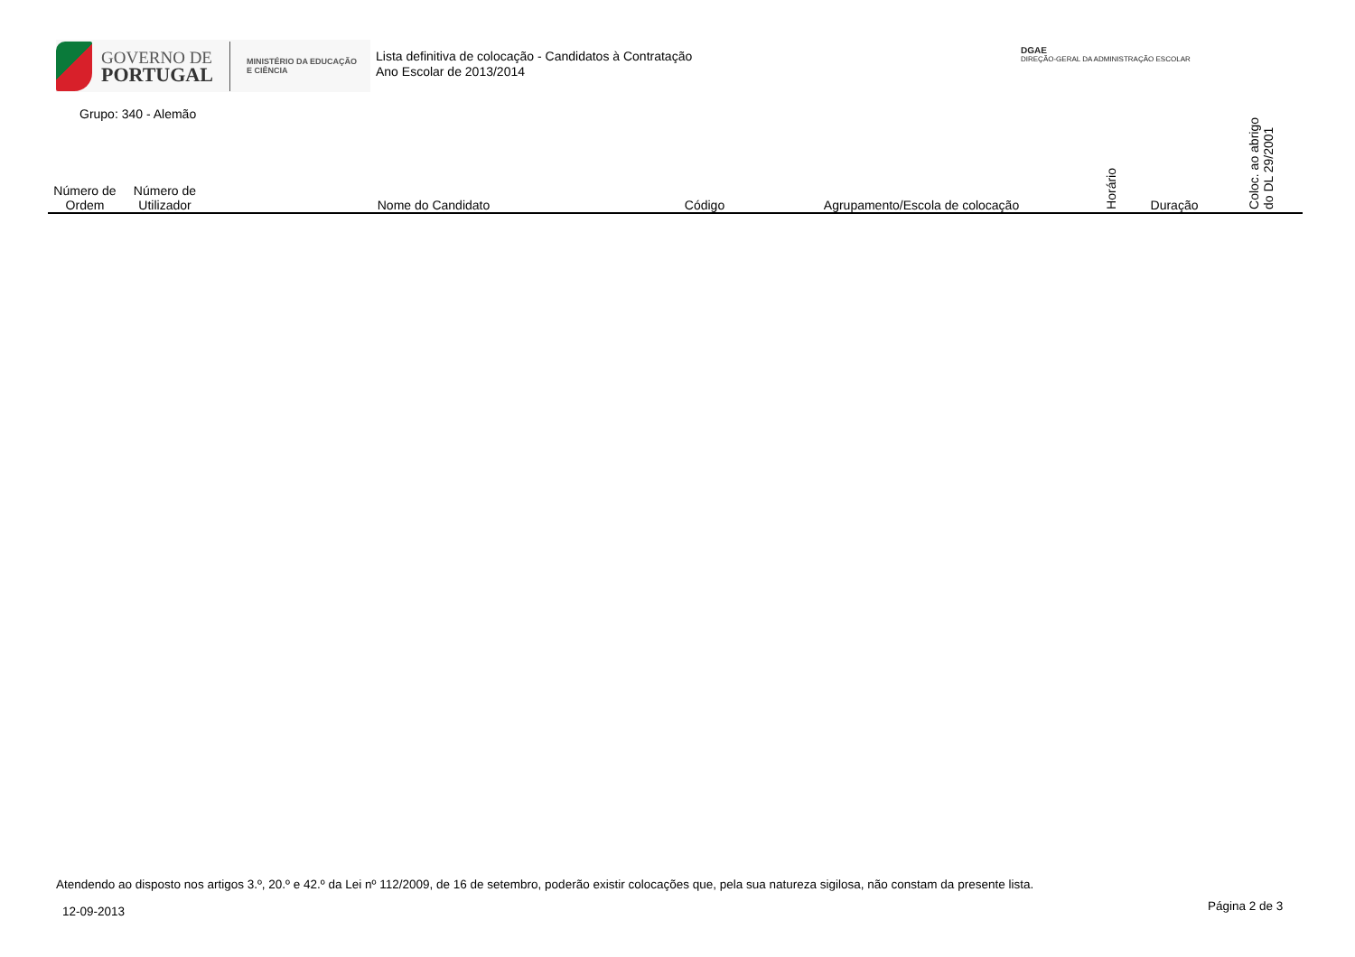GOVERNO DE
PORTUGAL
MINISTÉRIO DA EDUCAÇÃO
E CIÊNCIA
Lista definitiva de colocação - Candidatos à Contratação
Ano Escolar de 2013/2014
DGAE
DIREÇÃO-GERAL DA ADMINISTRAÇÃO ESCOLAR
Grupo: 340 - Alemão
| Número de Ordem | Número de Utilizador | Nome do Candidato | Código | Agrupamento/Escola de colocação | Horário | Duração | Coloc. ao abrigo do DL 29/2001 |
| --- | --- | --- | --- | --- | --- | --- | --- |
Atendendo ao disposto nos artigos 3.º, 20.º e 42.º da Lei nº 112/2009, de 16 de setembro, poderão existir colocações que, pela sua natureza sigilosa, não constam da presente lista.
12-09-2013 Página 2 de 3